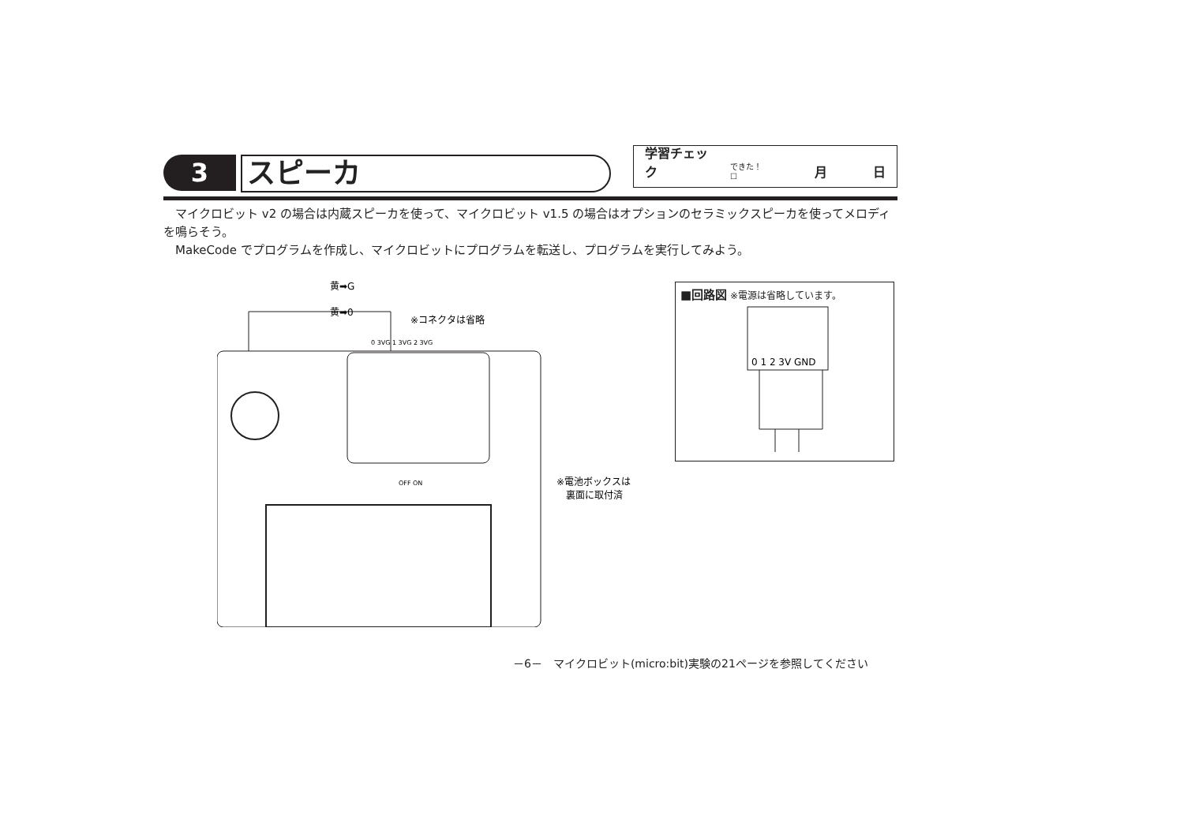3
スピーカ
学習チェック できた！ ☐ 月 日
マイクロビット v2 の場合は内蔵スピーカを使って、マイクロビット v1.5 の場合はオプションのセラミックスピーカを使ってメロディを鳴らそう。
MakeCode でプログラムを作成し、マイクロビットにプログラムを転送し、プログラムを実行してみよう。
黄➡G
黄➡0
※コネクタは省略
※電池ボックスは
裏面に取付済
0 3VG 1 3VG 2 3VG
OFF ON
■回路図 ※電源は省略しています。
0 1 2 3V GND
－6－　マイクロビット(micro:bit)実験の21ページを参照してください